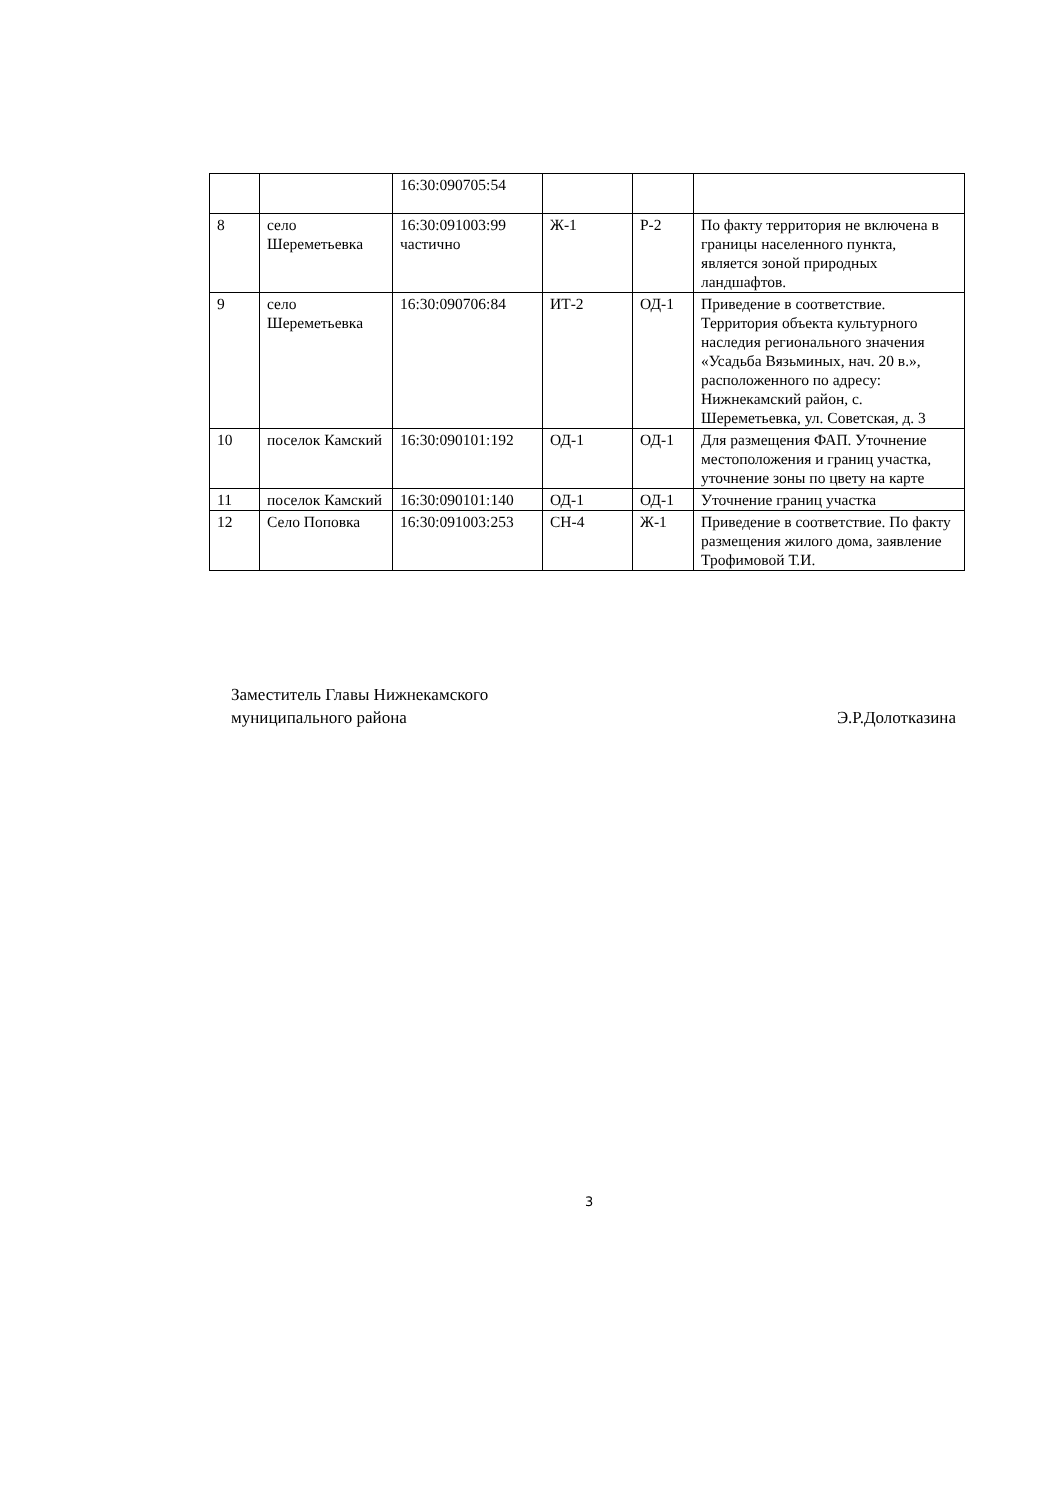| | | 16:30:090705:54 | | | |
| 8 | село Шереметьевка | 16:30:091003:99 частично | Ж-1 | Р-2 | По факту территория не включена в границы населенного пункта, является зоной природных ландшафтов. |
| 9 | село Шереметьевка | 16:30:090706:84 | ИТ-2 | ОД-1 | Приведение в соответствие. Территория объекта культурного наследия регионального значения «Усадьба Вязьминых, нач. 20 в.», расположенного по адресу: Нижнекамский район, с. Шереметьевка, ул. Советская, д. 3 |
| 10 | поселок Камский | 16:30:090101:192 | ОД-1 | ОД-1 | Для размещения ФАП. Уточнение местоположения и границ участка, уточнение зоны по цвету на карте |
| 11 | поселок Камский | 16:30:090101:140 | ОД-1 | ОД-1 | Уточнение границ участка |
| 12 | Село Поповка | 16:30:091003:253 | СН-4 | Ж-1 | Приведение в соответствие. По факту размещения жилого дома, заявление Трофимовой Т.И. |
Заместитель Главы Нижнекамского
муниципального района
Э.Р.Долотказина
3